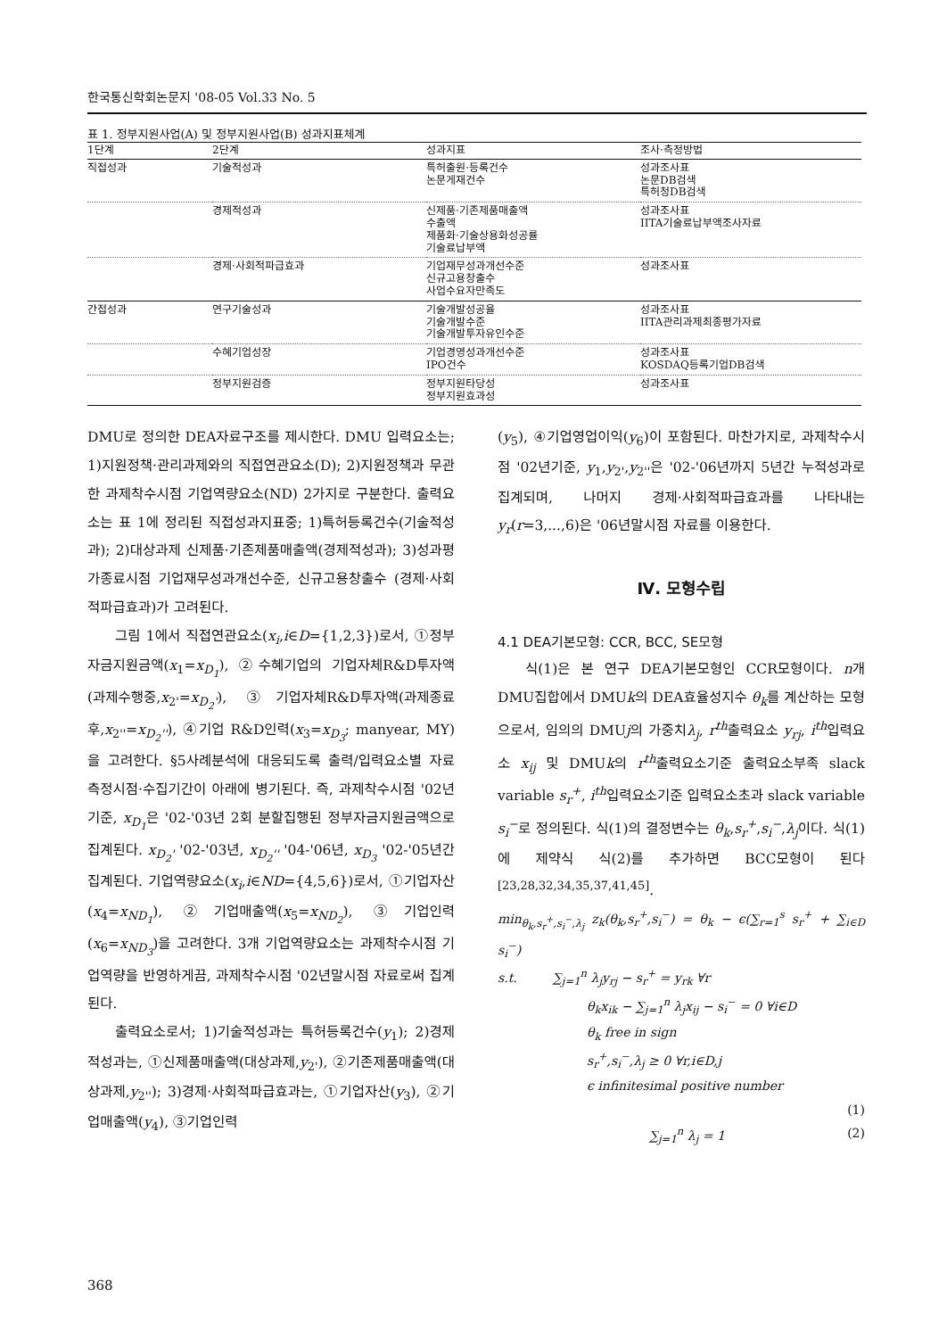한국통신학회논문지 '08-05 Vol.33 No. 5
표 1. 정부지원사업(A) 및 정부지원사업(B) 성과지표체계
| 1단계 | 2단계 | 성과지표 | 조사·측정방법 |
| --- | --- | --- | --- |
| 직접성과 | 기술적성과 | 특허출원·등록건수 논문게재건수 | 성과조사표 논문DB검색 특허청DB검색 |
| | 경제적성과 | 신제품·기존제품매출액 수출액 제품화·기술상용화성공률 기술료납부액 | 성과조사표 IITA기술료납부액조사자료 |
| | 경제·사회적파급효과 | 기업재무성과개선수준 신규고용창출수 사업수요자만족도 | 성과조사표 |
| 간접성과 | 연구기술성과 | 기술개발성공율 기술개발수준 기술개발투자유인수준 | 성과조사표 IITA관리과제최종평가자료 |
| | 수혜기업성장 | 기업경영성과개선수준 IPO건수 | 성과조사표 KOSDAQ등록기업DB검색 |
| | 정부지원검증 | 정부지원타당성 정부지원효과성 | 성과조사표 |
DMU로 정의한 DEA자료구조를 제시한다. DMU 입력요소는; 1)지원정책·관리과제와의 직접연관요소(D); 2)지원정책과 무관한 과제착수시점 기업역량요소(ND) 2가지로 구분한다. 출력요소는 표 1에 정리된 직접성과지표중; 1)특허등록건수(기술적성과); 2)대상과제 신제품·기존제품매출액(경제적성과); 3)성과평가종료시점 기업재무성과개선수준, 신규고용창출수 (경제·사회적파급효과)가 고려된다.
그림 1에서 직접연관요소(x<sub>i</sub>,i∈D={1,2,3})로서, ①정부자금지원금액(x<sub>1</sub>=x<sub>D<sub>1</sub></sub>), ②수혜기업의 기업자체R&D투자액(과제수행중,x<sub>2'</sub>=x<sub>D<sub>2</sub>'</sub>), ③기업자체R&D투자액(과제종료후,x<sub>2''</sub>=x<sub>D<sub>2</sub>''</sub>), ④기업 R&D인력(x<sub>3</sub>=x<sub>D<sub>3</sub></sub>; manyear, MY)을 고려한다. §5사례분석에 대응되도록 출력/입력요소별 자료 측정시점·수집기간이 아래에 병기된다. 즉, 과제착수시점 '02년기준, x<sub>D<sub>1</sub></sub>은 '02-'03년 2회 분할집행된 정부자금지원금액으로 집계된다. x<sub>D<sub>2</sub>'</sub> '02-'03년, x<sub>D<sub>2</sub>''</sub> '04-'06년, x<sub>D<sub>3</sub></sub> '02-'05년간 집계된다. 기업역량요소(x<sub>i</sub>,i∈ND={4,5,6})로서, ①기업자산(x<sub>4</sub>=x<sub>ND<sub>1</sub></sub>), ②기업매출액(x<sub>5</sub>=x<sub>ND<sub>2</sub></sub>), ③기업인력(x<sub>6</sub>=x<sub>ND<sub>3</sub></sub>)을 고려한다. 3개 기업역량요소는 과제착수시점 기업역량을 반영하게끔, 과제착수시점 '02년말시점 자료로써 집계된다.
출력요소로서; 1)기술적성과는 특허등록건수(y<sub>1</sub>); 2)경제적성과는, ①신제품매출액(대상과제,y<sub>2'</sub>), ②기존제품매출액(대상과제,y<sub>2''</sub>); 3)경제·사회적파급효과는, ①기업자산(y<sub>3</sub>), ②기업매출액(y<sub>4</sub>), ③기업인력
(y<sub>5</sub>), ④기업영업이익(y<sub>6</sub>)이 포함된다. 마찬가지로, 과제착수시점 '02년기준, y<sub>1</sub>,y<sub>2'</sub>,y<sub>2''</sub>은 '02-'06년까지 5년간 누적성과로 집계되며, 나머지 경제·사회적파급효과를 나타내는 y<sub>r</sub>(r=3,...,6)은 '06년말시점 자료를 이용한다.
Ⅳ. 모형수립
4.1 DEA기본모형: CCR, BCC, SE모형
식(1)은 본 연구 DEA기본모형인 CCR모형이다. n개 DMU집합에서 DMUk의 DEA효율성지수 θ<sub>k</sub>를 계산하는 모형으로서, 임의의 DMUj의 가중치λ<sub>j</sub>, r<sup>th</sup>출력요소 y<sub>rj</sub>, i<sup>th</sup>입력요소 x<sub>ij</sub> 및 DMUk의 r<sup>th</sup>출력요소기준 출력요소부족 slack variable s<sub>r</sub><sup>+</sup>, i<sup>th</sup>입력요소기준 입력요소초과 slack variable s<sub>i</sub><sup>−</sup>로 정의된다. 식(1)의 결정변수는 θ<sub>k</sub>,s<sub>r</sub><sup>+</sup>,s<sub>i</sub><sup>−</sup>,λ<sub>j</sub>이다. 식(1)에 제약식 식(2)를 추가하면 BCC모형이 된다<sup>[23,28,32,34,35,37,41,45]</sup>.
min<sub>θ<sub>k</sub>,s<sub>r</sub><sup>+</sup>,s<sub>i</sub><sup>−</sup>,λ<sub>j</sub></sub> z<sub>k</sub>(θ<sub>k</sub>,s<sub>r</sub><sup>+</sup>,s<sub>i</sub><sup>−</sup>) = θ<sub>k</sub> − ϵ(∑<sub>r=1</sub><sup>s</sup> s<sub>r</sub><sup>+</sup> + ∑<sub>i∈D</sub> s<sub>i</sub><sup>−</sup>)
s.t. ∑<sub>j=1</sub><sup>n</sup> λ<sub>j</sub>y<sub>rj</sub> − s<sub>r</sub><sup>+</sup> = y<sub>rk</sub> ∀r
θ<sub>k</sub>x<sub>ik</sub> − ∑<sub>j=1</sub><sup>n</sup> λ<sub>j</sub>x<sub>ij</sub> − s<sub>i</sub><sup>−</sup> = 0 ∀i∈D
θ<sub>k</sub> free in sign
s<sub>r</sub><sup>+</sup>,s<sub>i</sub><sup>−</sup>,λ<sub>j</sub> ≥ 0 ∀r,i∈D,j
ϵ infinitesimal positive number
(1)
∑<sub>j=1</sub><sup>n</sup> λ<sub>j</sub> = 1 (2)
368